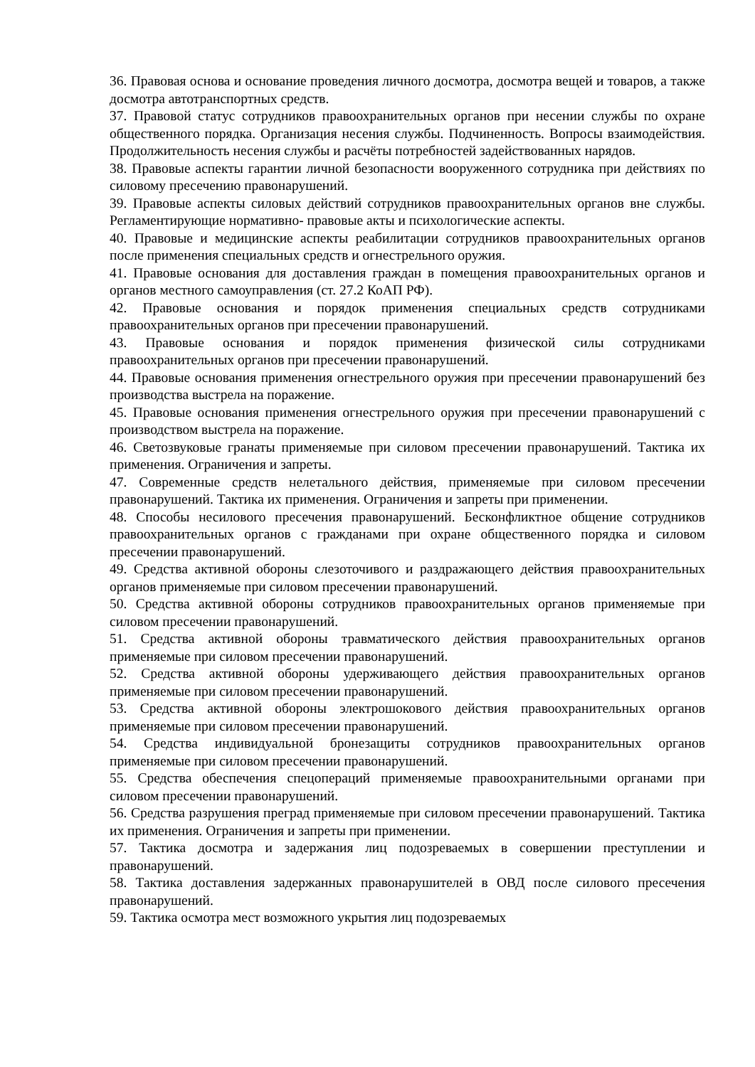36. Правовая основа и основание проведения личного досмотра, досмотра вещей и товаров, а также досмотра автотранспортных средств.
37. Правовой статус сотрудников правоохранительных органов при несении службы по охране общественного порядка. Организация несения службы. Подчиненность. Вопросы взаимодействия. Продолжительность несения службы и расчёты потребностей задействованных нарядов.
38. Правовые аспекты гарантии личной безопасности вооруженного сотрудника при действиях по силовому пресечению правонарушений.
39. Правовые аспекты силовых действий сотрудников правоохранительных органов вне службы. Регламентирующие нормативно- правовые акты и психологические аспекты.
40. Правовые и медицинские аспекты реабилитации сотрудников правоохранительных органов после применения специальных средств и огнестрельного оружия.
41. Правовые основания для доставления граждан в помещения правоохранительных органов и органов местного самоуправления (ст. 27.2 КоАП РФ).
42. Правовые основания и порядок применения специальных средств сотрудниками правоохранительных органов при пресечении правонарушений.
43. Правовые основания и порядок применения физической силы сотрудниками правоохранительных органов при пресечении правонарушений.
44. Правовые основания применения огнестрельного оружия при пресечении правонарушений без производства выстрела на поражение.
45. Правовые основания применения огнестрельного оружия при пресечении правонарушений с производством выстрела на поражение.
46. Светозвуковые гранаты применяемые при силовом пресечении правонарушений. Тактика их применения. Ограничения и запреты.
47. Современные средств нелетального действия, применяемые при силовом пресечении правонарушений. Тактика их применения. Ограничения и запреты при применении.
48. Способы несилового пресечения правонарушений. Бесконфликтное общение сотрудников правоохранительных органов с гражданами при охране общественного порядка и силовом пресечении правонарушений.
49. Средства активной обороны слезоточивого и раздражающего действия правоохранительных органов применяемые при силовом пресечении правонарушений.
50. Средства активной обороны сотрудников правоохранительных органов применяемые при силовом пресечении правонарушений.
51. Средства активной обороны травматического действия правоохранительных органов применяемые при силовом пресечении правонарушений.
52. Средства активной обороны удерживающего действия правоохранительных органов применяемые при силовом пресечении правонарушений.
53. Средства активной обороны электрошокового действия правоохранительных органов применяемые при силовом пресечении правонарушений.
54. Средства индивидуальной бронезащиты сотрудников правоохранительных органов применяемые при силовом пресечении правонарушений.
55. Средства обеспечения спецопераций применяемые правоохранительными органами при силовом пресечении правонарушений.
56. Средства разрушения преград применяемые при силовом пресечении правонарушений. Тактика их применения. Ограничения и запреты при применении.
57. Тактика досмотра и задержания лиц подозреваемых в совершении преступлении и правонарушений.
58. Тактика доставления задержанных правонарушителей в ОВД после силового пресечения правонарушений.
59. Тактика осмотра мест возможного укрытия лиц подозреваемых